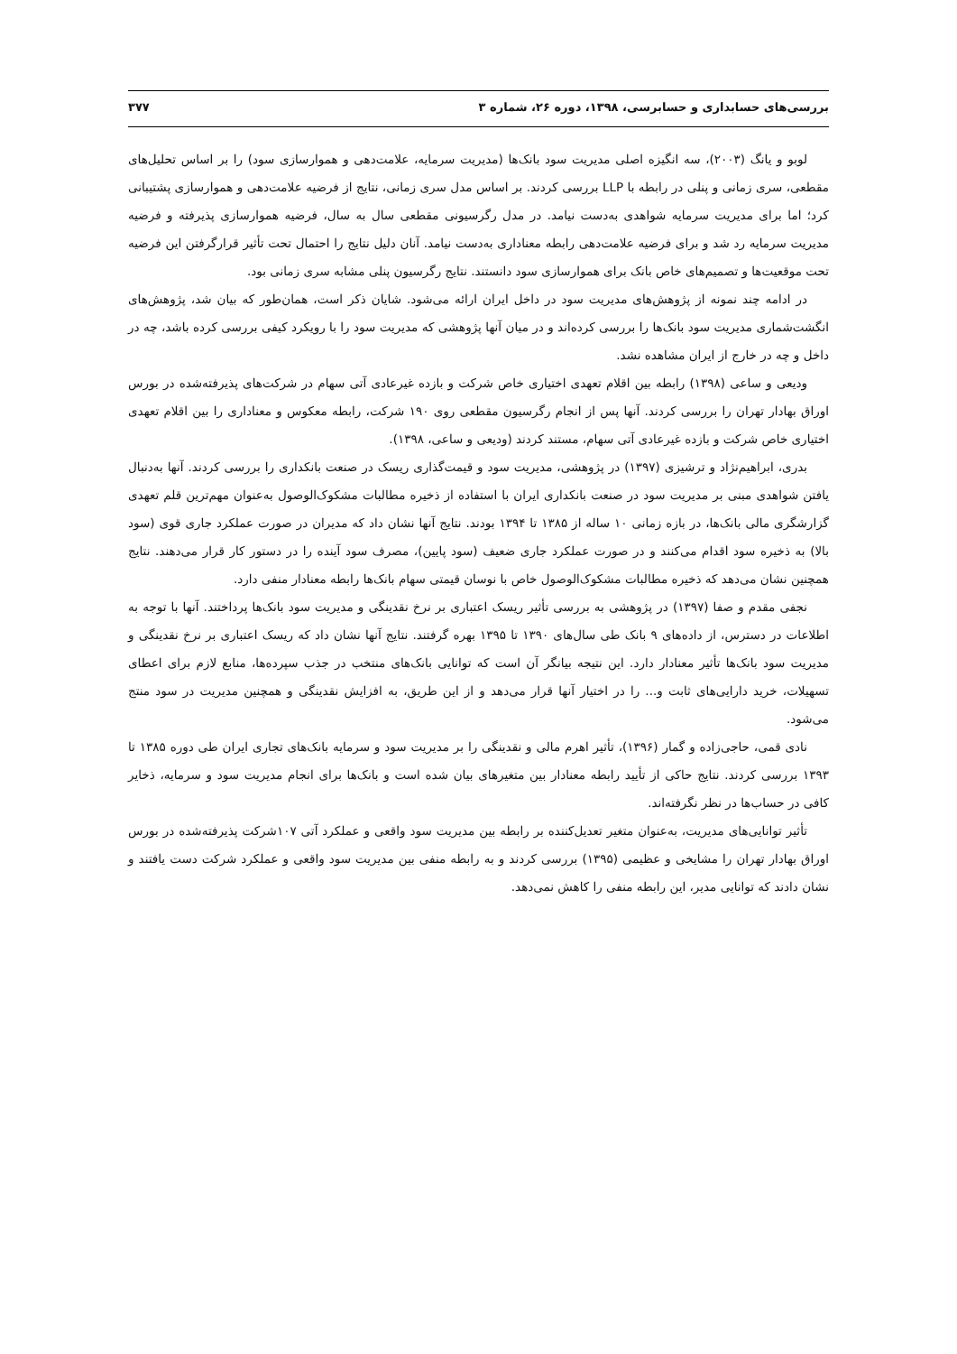بررسی‌های حسابداری و حسابرسی، ۱۳۹۸، دوره ۲۶، شماره ۳ ۳۷۷
لوبو و یانگ (۲۰۰۳)، سه انگیزه اصلی مدیریت سود بانک‌ها (مدیریت سرمایه، علامت‌دهی و هموارسازی سود) را بر اساس تحلیل‌های مقطعی، سری زمانی و پنلی در رابطه با LLP بررسی کردند. بر اساس مدل سری زمانی، نتایج از فرضیه علامت‌دهی و هموارسازی پشتیبانی کرد؛ اما برای مدیریت سرمایه شواهدی به‌دست نیامد. در مدل رگرسیونی مقطعی سال به سال، فرضیه هموارسازی پذیرفته و فرضیه مدیریت سرمایه رد شد و برای فرضیه علامت‌دهی رابطه معناداری به‌دست نیامد. آنان دلیل نتایج را احتمال تحت تأثیر قرارگرفتن این فرضیه تحت موقعیت‌ها و تصمیم‌های خاص بانک برای هموارسازی سود دانستند. نتایج رگرسیون پنلی مشابه سری زمانی بود.
در ادامه چند نمونه از پژوهش‌های مدیریت سود در داخل ایران ارائه می‌شود. شایان ذکر است، همان‌طور که بیان شد، پژوهش‌های انگشت‌شماری مدیریت سود بانک‌ها را بررسی کرده‌اند و در میان آنها پژوهشی که مدیریت سود را با رویکرد کیفی بررسی کرده باشد، چه در داخل و چه در خارج از ایران مشاهده نشد.
ودیعی و ساعی (۱۳۹۸) رابطه بین اقلام تعهدی اختیاری خاص شرکت و بازده غیرعادی آتی سهام در شرکت‌های پذیرفته‌شده در بورس اوراق بهادار تهران را بررسی کردند. آنها پس از انجام رگرسیون مقطعی روی ۱۹۰ شرکت، رابطه معکوس و معناداری را بین اقلام تعهدی اختیاری خاص شرکت و بازده غیرعادی آتی سهام، مستند کردند (ودیعی و ساعی، ۱۳۹۸).
بدری، ابراهیم‌نژاد و ترشیزی (۱۳۹۷) در پژوهشی، مدیریت سود و قیمت‌گذاری ریسک در صنعت بانکداری را بررسی کردند. آنها به‌دنبال یافتن شواهدی مبنی بر مدیریت سود در صنعت بانکداری ایران با استفاده از ذخیره مطالبات مشکوک‌الوصول به‌عنوان مهم‌ترین قلم تعهدی گزارشگری مالی بانک‌ها، در بازه زمانی ۱۰ ساله از ۱۳۸۵ تا ۱۳۹۴ بودند. نتایج آنها نشان داد که مدیران در صورت عملکرد جاری قوی (سود بالا) به ذخیره سود اقدام می‌کنند و در صورت عملکرد جاری ضعیف (سود پایین)، مصرف سود آینده را در دستور کار قرار می‌دهند. نتایج همچنین نشان می‌دهد که ذخیره مطالبات مشکوک‌الوصول خاص با نوسان قیمتی سهام بانک‌ها رابطه معنادار منفی دارد.
نجفی مقدم و صفا (۱۳۹۷) در پژوهشی به بررسی تأثیر ریسک اعتباری بر نرخ نقدینگی و مدیریت سود بانک‌ها پرداختند. آنها با توجه به اطلاعات در دسترس، از داده‌های ۹ بانک طی سال‌های ۱۳۹۰ تا ۱۳۹۵ بهره گرفتند. نتایج آنها نشان داد که ریسک اعتباری بر نرخ نقدینگی و مدیریت سود بانک‌ها تأثیر معنادار دارد. این نتیجه بیانگر آن است که توانایی بانک‌های منتخب در جذب سپرده‌ها، منابع لازم برای اعطای تسهیلات، خرید دارایی‌های ثابت و... را در اختیار آنها قرار می‌دهد و از این طریق، به افزایش نقدینگی و همچنین مدیریت در سود منتج می‌شود.
نادی قمی، حاجی‌زاده و گمار (۱۳۹۶)، تأثیر اهرم مالی و نقدینگی را بر مدیریت سود و سرمایه بانک‌های تجاری ایران طی دوره ۱۳۸۵ تا ۱۳۹۳ بررسی کردند. نتایج حاکی از تأیید رابطه معنادار بین متغیرهای بیان شده است و بانک‌ها برای انجام مدیریت سود و سرمایه، ذخایر کافی در حساب‌ها در نظر نگرفته‌اند.
تأثیر توانایی‌های مدیریت، به‌عنوان متغیر تعدیل‌کننده بر رابطه بین مدیریت سود واقعی و عملکرد آتی ۱۰۷شرکت پذیرفته‌شده در بورس اوراق بهادار تهران را مشایخی و عظیمی (۱۳۹۵) بررسی کردند و به رابطه منفی بین مدیریت سود واقعی و عملکرد شرکت دست یافتند و نشان دادند که توانایی مدیر، این رابطه منفی را کاهش نمی‌دهد.